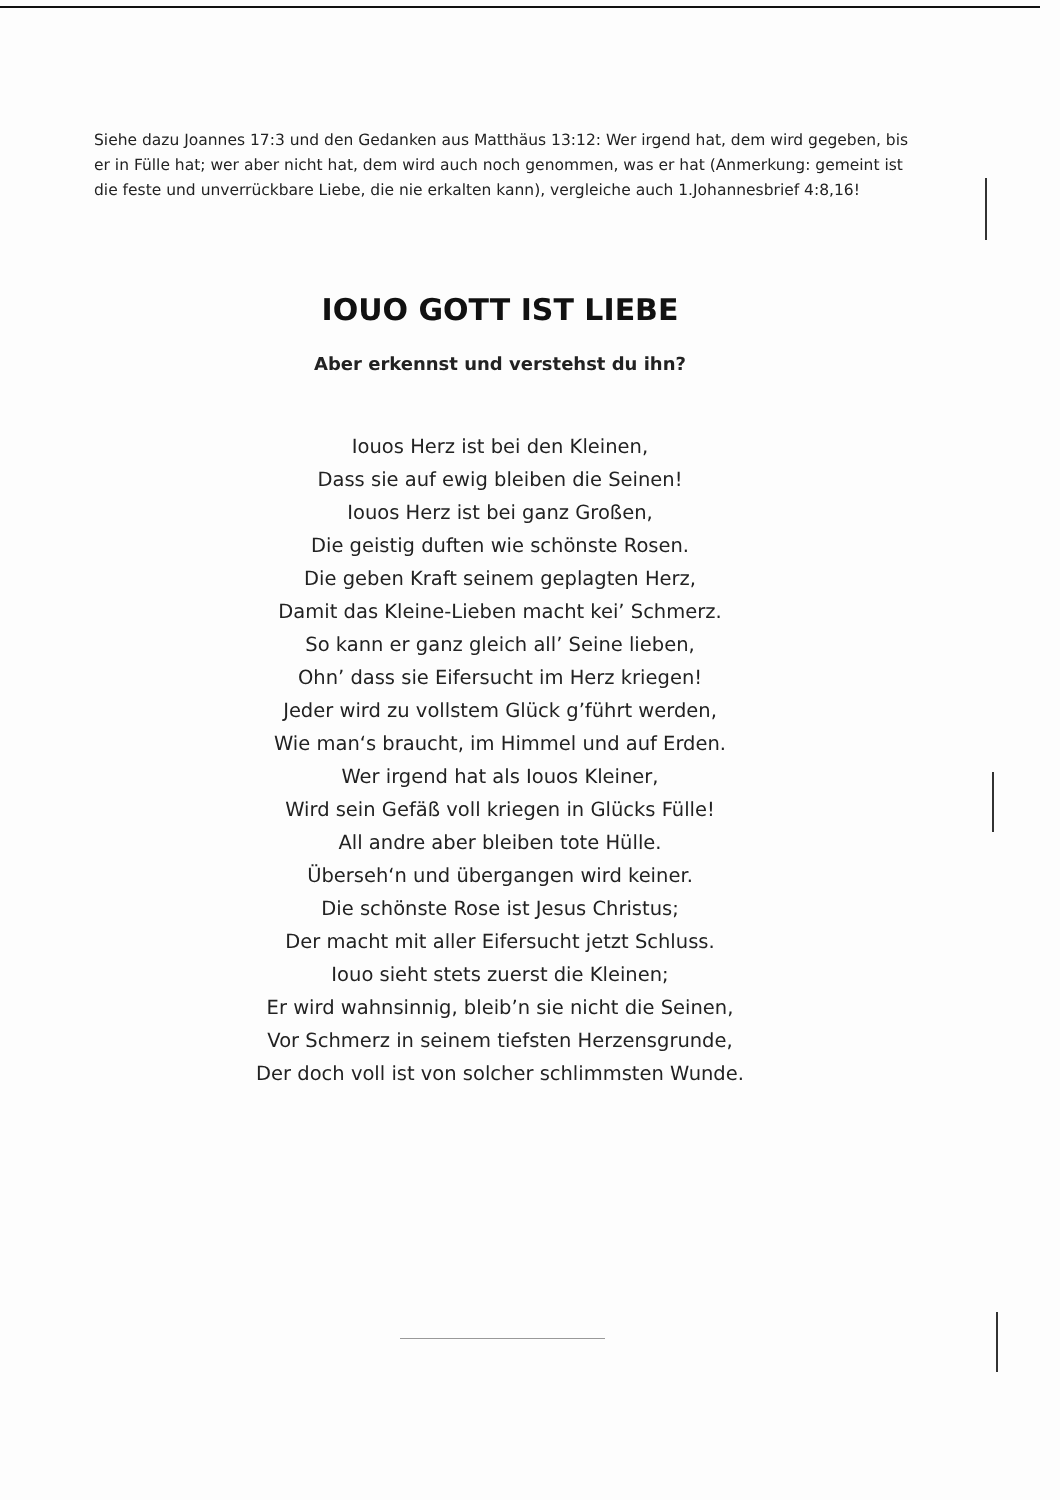Siehe dazu Joannes 17:3 und den Gedanken aus Matthäus 13:12: Wer irgend hat, dem wird gegeben, bis er in Fülle hat; wer aber nicht hat, dem wird auch noch genommen, was er hat (Anmerkung: gemeint ist die feste und unverrückbare Liebe, die nie erkalten kann), vergleiche auch 1.Johannesbrief 4:8,16!
IOUO GOTT IST LIEBE
Aber erkennst und verstehst du ihn?
Iouos Herz ist bei den Kleinen,
Dass sie auf ewig bleiben die Seinen!
Iouos Herz ist bei ganz Großen,
Die geistig duften wie schönste Rosen.
Die geben Kraft seinem geplagten Herz,
Damit das Kleine-Lieben macht kei’ Schmerz.
So kann er ganz gleich all’ Seine lieben,
Ohn’ dass sie Eifersucht im Herz kriegen!
Jeder wird zu vollstem Glück g’führt werden,
Wie man‘s braucht, im Himmel und auf Erden.
Wer irgend hat als Iouos Kleiner,
Wird sein Gefäß voll kriegen in Glücks Fülle!
All andre aber bleiben tote Hülle.
Überseh‘n und übergangen wird keiner.
Die schönste Rose ist Jesus Christus;
Der macht mit aller Eifersucht jetzt Schluss.
Iouo sieht stets zuerst die Kleinen;
Er wird wahnsinnig, bleib’n sie nicht die Seinen,
Vor Schmerz in seinem tiefsten Herzensgrunde,
Der doch voll ist von solcher schlimmsten Wunde.